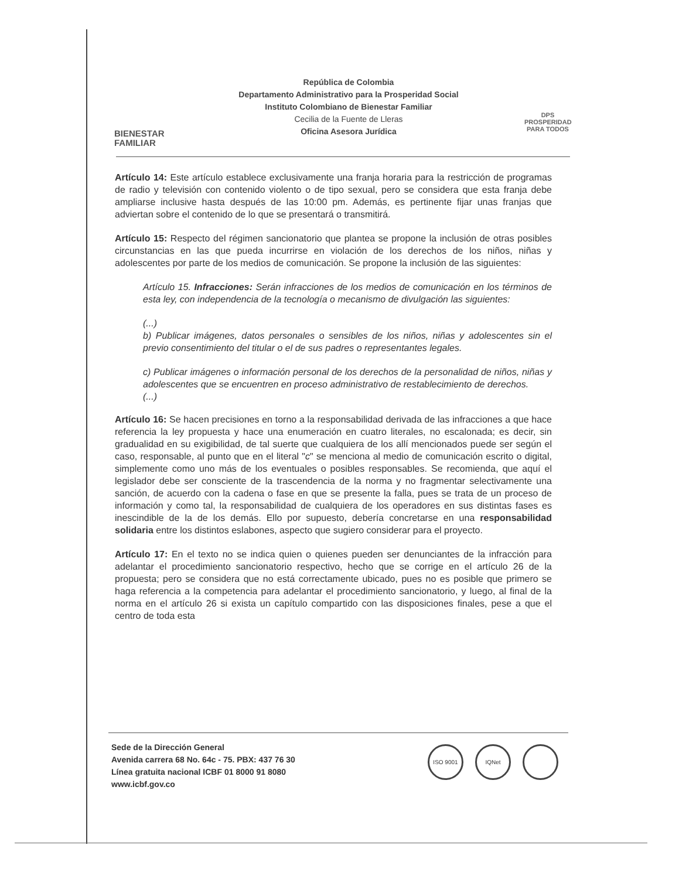BIENESTAR
FAMILIAR
República de Colombia
Departamento Administrativo para la Prosperidad Social
Instituto Colombiano de Bienestar Familiar
Cecilia de la Fuente de Lleras
Oficina Asesora Jurídica
DPS
PROSPERIDAD PARA TODOS
Artículo 14: Este artículo establece exclusivamente una franja horaria para la restricción de programas de radio y televisión con contenido violento o de tipo sexual, pero se considera que esta franja debe ampliarse inclusive hasta después de las 10:00 pm. Además, es pertinente fijar unas franjas que adviertan sobre el contenido de lo que se presentará o transmitirá.
Artículo 15: Respecto del régimen sancionatorio que plantea se propone la inclusión de otras posibles circunstancias en las que pueda incurrirse en violación de los derechos de los niños, niñas y adolescentes por parte de los medios de comunicación. Se propone la inclusión de las siguientes:
Artículo 15. Infracciones: Serán infracciones de los medios de comunicación en los términos de esta ley, con independencia de la tecnología o mecanismo de divulgación las siguientes:
(...)
b) Publicar imágenes, datos personales o sensibles de los niños, niñas y adolescentes sin el previo consentimiento del titular o el de sus padres o representantes legales.
c) Publicar imágenes o información personal de los derechos de la personalidad de niños, niñas y adolescentes que se encuentren en proceso administrativo de restablecimiento de derechos.
(...)
Artículo 16: Se hacen precisiones en torno a la responsabilidad derivada de las infracciones a que hace referencia la ley propuesta y hace una enumeración en cuatro literales, no escalonada; es decir, sin gradualidad en su exigibilidad, de tal suerte que cualquiera de los allí mencionados puede ser según el caso, responsable, al punto que en el literal "c" se menciona al medio de comunicación escrito o digital, simplemente como uno más de los eventuales o posibles responsables. Se recomienda, que aquí el legislador debe ser consciente de la trascendencia de la norma y no fragmentar selectivamente una sanción, de acuerdo con la cadena o fase en que se presente la falla, pues se trata de un proceso de información y como tal, la responsabilidad de cualquiera de los operadores en sus distintas fases es inescindible de la de los demás. Ello por supuesto, debería concretarse en una responsabilidad solidaria entre los distintos eslabones, aspecto que sugiero considerar para el proyecto.
Artículo 17: En el texto no se indica quien o quienes pueden ser denunciantes de la infracción para adelantar el procedimiento sancionatorio respectivo, hecho que se corrige en el artículo 26 de la propuesta; pero se considera que no está correctamente ubicado, pues no es posible que primero se haga referencia a la competencia para adelantar el procedimiento sancionatorio, y luego, al final de la norma en el artículo 26 si exista un capítulo compartido con las disposiciones finales, pese a que el centro de toda esta
Sede de la Dirección General
Avenida carrera 68 No. 64c - 75. PBX: 437 76 30
Línea gratuita nacional ICBF 01 8000 91 8080
www.icbf.gov.co
ISO 9001 IQNet